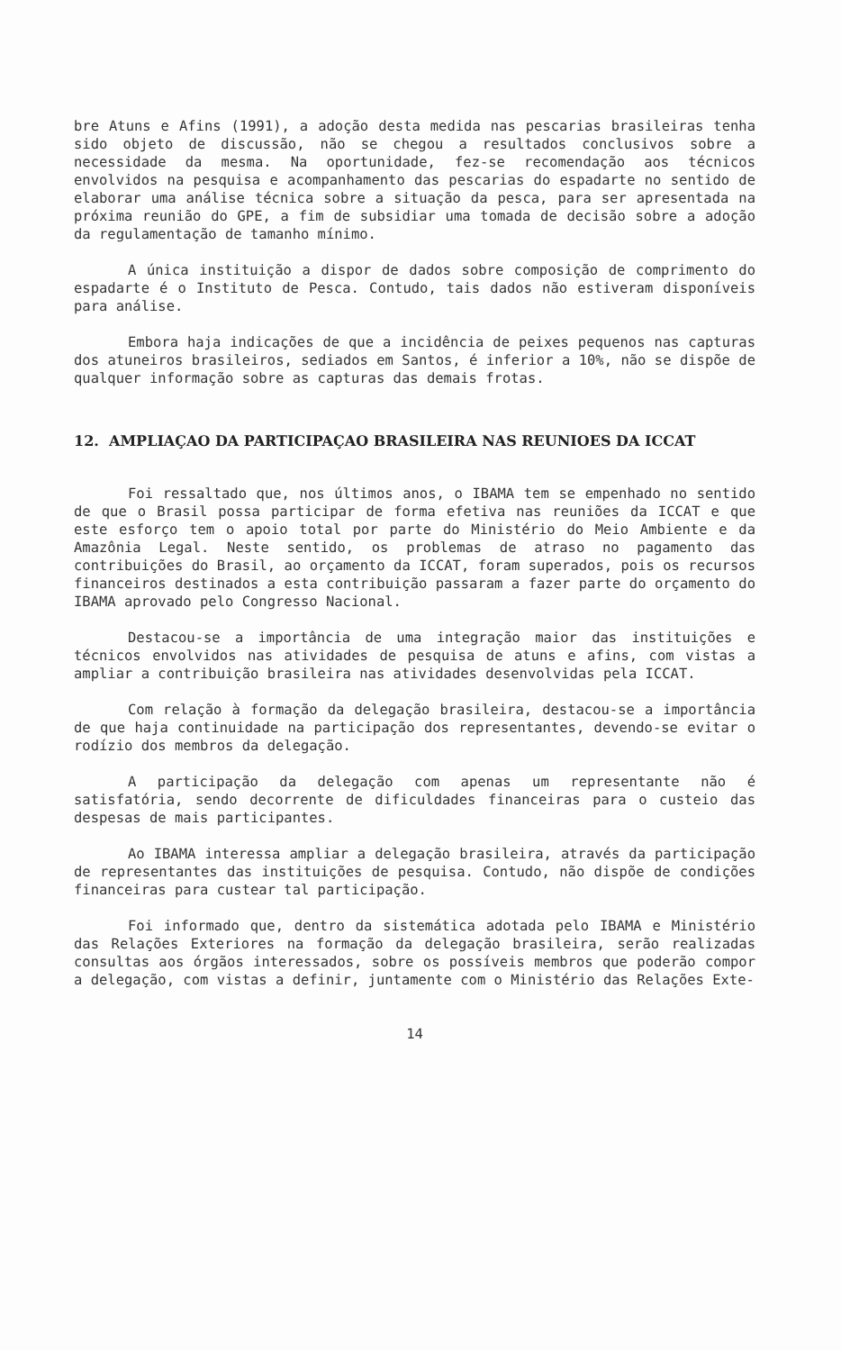bre Atuns e Afins (1991), a adoção desta medida nas pescarias brasileiras tenha sido objeto de discussão, não se chegou a resultados conclusivos sobre a necessidade da mesma. Na oportunidade, fez-se recomendação aos técnicos envolvidos na pesquisa e acompanhamento das pescarias do espadarte no sentido de elaborar uma análise técnica sobre a situação da pesca, para ser apresentada na próxima reunião do GPE, a fim de subsidiar uma tomada de decisão sobre a adoção da regulamentação de tamanho mínimo.
A única instituição a dispor de dados sobre composição de comprimento do espadarte é o Instituto de Pesca. Contudo, tais dados não estiveram disponíveis para análise.
Embora haja indicações de que a incidência de peixes pequenos nas capturas dos atuneiros brasileiros, sediados em Santos, é inferior a 10%, não se dispõe de qualquer informação sobre as capturas das demais frotas.
12. AMPLIAÇAO DA PARTICIPAÇAO BRASILEIRA NAS REUNIOES DA ICCAT
Foi ressaltado que, nos últimos anos, o IBAMA tem se empenhado no sentido de que o Brasil possa participar de forma efetiva nas reuniões da ICCAT e que este esforço tem o apoio total por parte do Ministério do Meio Ambiente e da Amazônia Legal. Neste sentido, os problemas de atraso no pagamento das contribuições do Brasil, ao orçamento da ICCAT, foram superados, pois os recursos financeiros destinados a esta contribuição passaram a fazer parte do orçamento do IBAMA aprovado pelo Congresso Nacional.
Destacou-se a importância de uma integração maior das instituições e técnicos envolvidos nas atividades de pesquisa de atuns e afins, com vistas a ampliar a contribuição brasileira nas atividades desenvolvidas pela ICCAT.
Com relação à formação da delegação brasileira, destacou-se a importância de que haja continuidade na participação dos representantes, devendo-se evitar o rodízio dos membros da delegação.
A participação da delegação com apenas um representante não é satisfatória, sendo decorrente de dificuldades financeiras para o custeio das despesas de mais participantes.
Ao IBAMA interessa ampliar a delegação brasileira, através da participação de representantes das instituições de pesquisa. Contudo, não dispõe de condições financeiras para custear tal participação.
Foi informado que, dentro da sistemática adotada pelo IBAMA e Ministério das Relações Exteriores na formação da delegação brasileira, serão realizadas consultas aos órgãos interessados, sobre os possíveis membros que poderão compor a delegação, com vistas a definir, juntamente com o Ministério das Relações Exte-
14